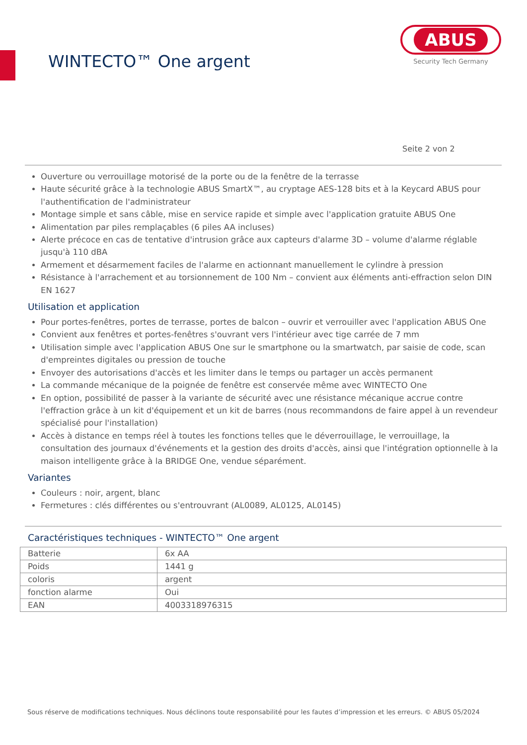WINTECTO™ One argent
ABUS
Security Tech Germany
Seite 2 von 2
Ouverture ou verrouillage motorisé de la porte ou de la fenêtre de la terrasse
Haute sécurité grâce à la technologie ABUS SmartX™, au cryptage AES-128 bits et à la Keycard ABUS pour l'authentification de l'administrateur
Montage simple et sans câble, mise en service rapide et simple avec l'application gratuite ABUS One
Alimentation par piles remplaçables (6 piles AA incluses)
Alerte précoce en cas de tentative d'intrusion grâce aux capteurs d'alarme 3D – volume d'alarme réglable jusqu'à 110 dBA
Armement et désarmement faciles de l'alarme en actionnant manuellement le cylindre à pression
Résistance à l'arrachement et au torsionnement de 100 Nm – convient aux éléments anti-effraction selon DIN EN 1627
Utilisation et application
Pour portes-fenêtres, portes de terrasse, portes de balcon – ouvrir et verrouiller avec l'application ABUS One
Convient aux fenêtres et portes-fenêtres s'ouvrant vers l'intérieur avec tige carrée de 7 mm
Utilisation simple avec l'application ABUS One sur le smartphone ou la smartwatch, par saisie de code, scan d'empreintes digitales ou pression de touche
Envoyer des autorisations d'accès et les limiter dans le temps ou partager un accès permanent
La commande mécanique de la poignée de fenêtre est conservée même avec WINTECTO One
En option, possibilité de passer à la variante de sécurité avec une résistance mécanique accrue contre l'effraction grâce à un kit d'équipement et un kit de barres (nous recommandons de faire appel à un revendeur spécialisé pour l'installation)
Accès à distance en temps réel à toutes les fonctions telles que le déverrouillage, le verrouillage, la consultation des journaux d'événements et la gestion des droits d'accès, ainsi que l'intégration optionnelle à la maison intelligente grâce à la BRIDGE One, vendue séparément.
Variantes
Couleurs : noir, argent, blanc
Fermetures : clés différentes ou s'entrouvrant (AL0089, AL0125, AL0145)
Caractéristiques techniques - WINTECTO™ One argent
| Batterie | 6x AA |
| Poids | 1441 g |
| coloris | argent |
| fonction alarme | Oui |
| EAN | 4003318976315 |
Sous réserve de modifications techniques. Nous déclinons toute responsabilité pour les fautes d’impression et les erreurs. © ABUS 05/2024